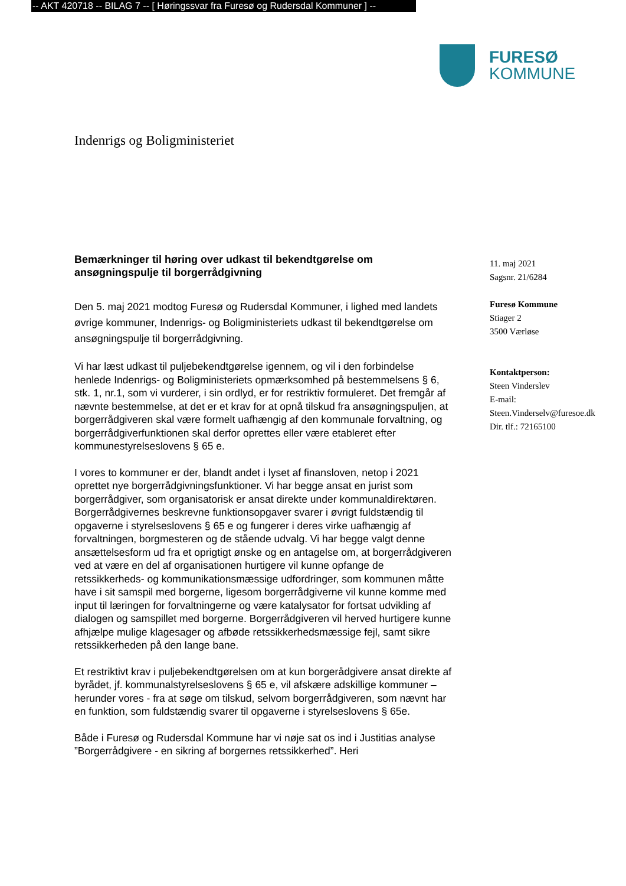-- AKT 420718 -- BILAG 7 -- [ Høringssvar fra Furesø og Rudersdal Kommuner ] --
FURESØ
KOMMUNE
Indenrigs og Boligministeriet
Bemærkninger til høring over udkast til bekendtgørelse om ansøgningspulje til borgerrådgivning
Den 5. maj 2021 modtog Furesø og Rudersdal Kommuner, i lighed med landets øvrige kommuner, Indenrigs- og Boligministeriets udkast til bekendtgørelse om ansøgningspulje til borgerrådgivning.
Vi har læst udkast til puljebekendtgørelse igennem, og vil i den forbindelse henlede Indenrigs- og Boligministeriets opmærksomhed på bestemmelsens § 6, stk. 1, nr.1, som vi vurderer, i sin ordlyd, er for restriktiv formuleret. Det fremgår af nævnte bestemmelse, at det er et krav for at opnå tilskud fra ansøgningspuljen, at borgerrådgiveren skal være formelt uafhængig af den kommunale forvaltning, og borgerrådgiverfunktionen skal derfor oprettes eller være etableret efter kommunestyrelseslovens § 65 e.
I vores to kommuner er der, blandt andet i lyset af finansloven, netop i 2021 oprettet nye borgerrådgivningsfunktioner. Vi har begge ansat en jurist som borgerrådgiver, som organisatorisk er ansat direkte under kommunaldirektøren. Borgerrådgivernes beskrevne funktionsopgaver svarer i øvrigt fuldstændig til opgaverne i styrelseslovens § 65 e og fungerer i deres virke uafhængig af forvaltningen, borgmesteren og de stående udvalg. Vi har begge valgt denne ansættelsesform ud fra et oprigtigt ønske og en antagelse om, at borgerrådgiveren ved at være en del af organisationen hurtigere vil kunne opfange de retssikkerheds- og kommunikationsmæssige udfordringer, som kommunen måtte have i sit samspil med borgerne, ligesom borgerrådgiverne vil kunne komme med input til læringen for forvaltningerne og være katalysator for fortsat udvikling af dialogen og samspillet med borgerne. Borgerrådgiveren vil herved hurtigere kunne afhjælpe mulige klagesager og afbøde retssikkerhedsmæssige fejl, samt sikre retssikkerheden på den lange bane.
Et restriktivt krav i puljebekendtgørelsen om at kun borgerådgivere ansat direkte af byrådet, jf. kommunalstyrelseslovens § 65 e, vil afskære adskillige kommuner – herunder vores - fra at søge om tilskud, selvom borgerrådgiveren, som nævnt har en funktion, som fuldstændig svarer til opgaverne i styrelseslovens § 65e.
Både i Furesø og Rudersdal Kommune har vi nøje sat os ind i Justitias analyse ”Borgerrådgivere - en sikring af borgernes retssikkerhed”. Heri
11. maj 2021
Sagsnr. 21/6284
Furesø Kommune
Stiager 2
3500 Værløse
Kontaktperson:
Steen Vinderslev
E-mail:
Steen.Vinderselv@furesoe.dk
Dir. tlf.: 72165100